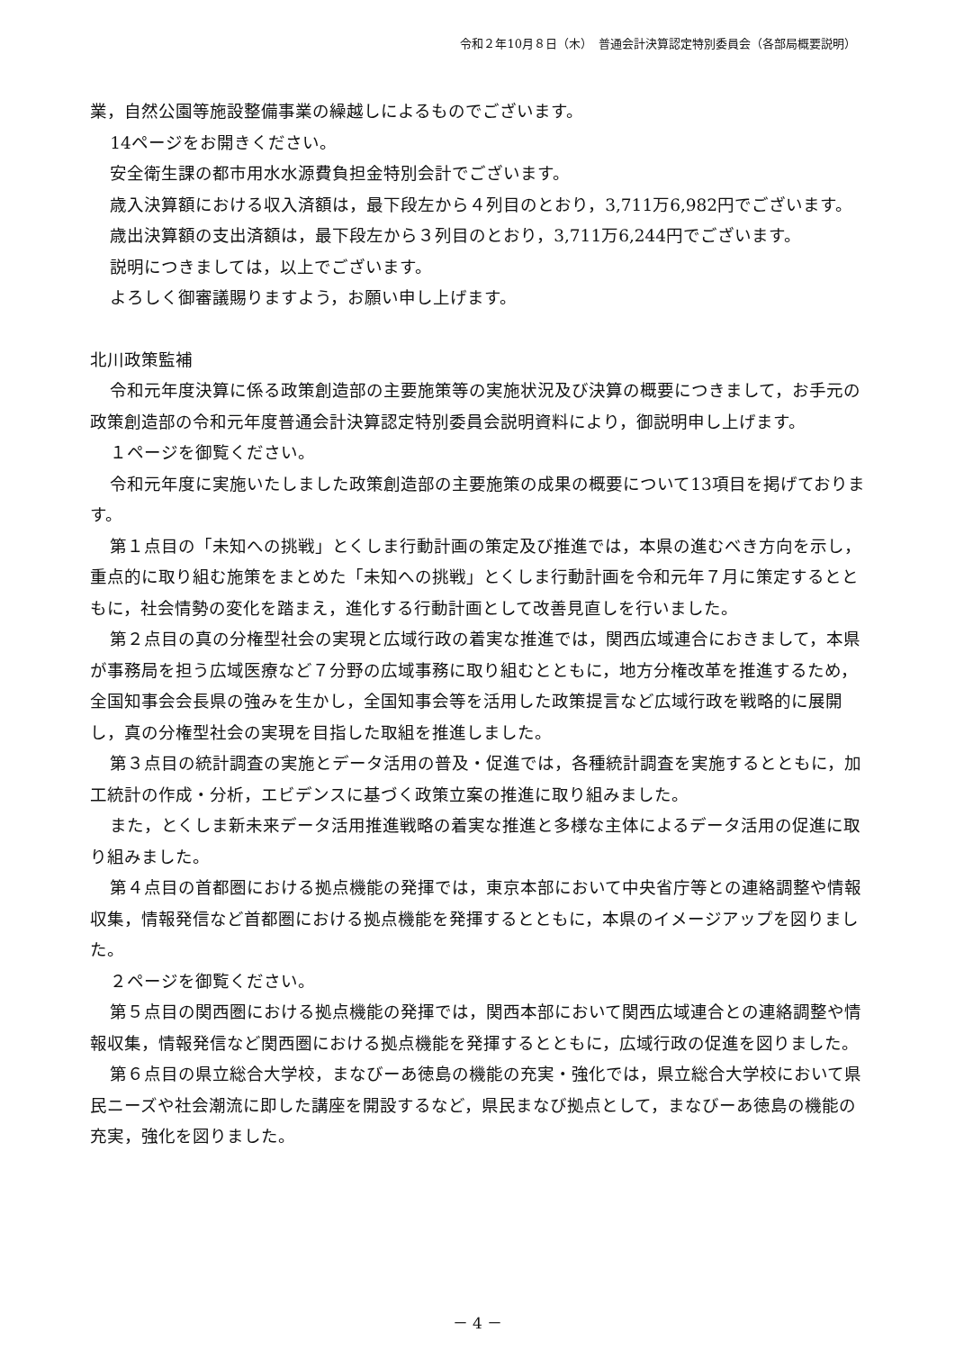令和２年10月８日（木）　普通会計決算認定特別委員会（各部局概要説明）
業，自然公園等施設整備事業の繰越しによるものでございます。
14ページをお開きください。
安全衛生課の都市用水水源費負担金特別会計でございます。
歳入決算額における収入済額は，最下段左から４列目のとおり，3,711万6,982円でございます。
歳出決算額の支出済額は，最下段左から３列目のとおり，3,711万6,244円でございます。
説明につきましては，以上でございます。
よろしく御審議賜りますよう，お願い申し上げます。
北川政策監補
令和元年度決算に係る政策創造部の主要施策等の実施状況及び決算の概要につきまして，お手元の政策創造部の令和元年度普通会計決算認定特別委員会説明資料により，御説明申し上げます。
１ページを御覧ください。
令和元年度に実施いたしました政策創造部の主要施策の成果の概要について13項目を掲げております。
第１点目の「未知への挑戦」とくしま行動計画の策定及び推進では，本県の進むべき方向を示し，重点的に取り組む施策をまとめた「未知への挑戦」とくしま行動計画を令和元年７月に策定するとともに，社会情勢の変化を踏まえ，進化する行動計画として改善見直しを行いました。
第２点目の真の分権型社会の実現と広域行政の着実な推進では，関西広域連合におきまして，本県が事務局を担う広域医療など７分野の広域事務に取り組むとともに，地方分権改革を推進するため，全国知事会会長県の強みを生かし，全国知事会等を活用した政策提言など広域行政を戦略的に展開し，真の分権型社会の実現を目指した取組を推進しました。
第３点目の統計調査の実施とデータ活用の普及・促進では，各種統計調査を実施するとともに，加工統計の作成・分析，エビデンスに基づく政策立案の推進に取り組みました。
また，とくしま新未来データ活用推進戦略の着実な推進と多様な主体によるデータ活用の促進に取り組みました。
第４点目の首都圏における拠点機能の発揮では，東京本部において中央省庁等との連絡調整や情報収集，情報発信など首都圏における拠点機能を発揮するとともに，本県のイメージアップを図りました。
２ページを御覧ください。
第５点目の関西圏における拠点機能の発揮では，関西本部において関西広域連合との連絡調整や情報収集，情報発信など関西圏における拠点機能を発揮するとともに，広域行政の促進を図りました。
第６点目の県立総合大学校，まなびーあ徳島の機能の充実・強化では，県立総合大学校において県民ニーズや社会潮流に即した講座を開設するなど，県民まなび拠点として，まなびーあ徳島の機能の充実，強化を図りました。
－ 4 －